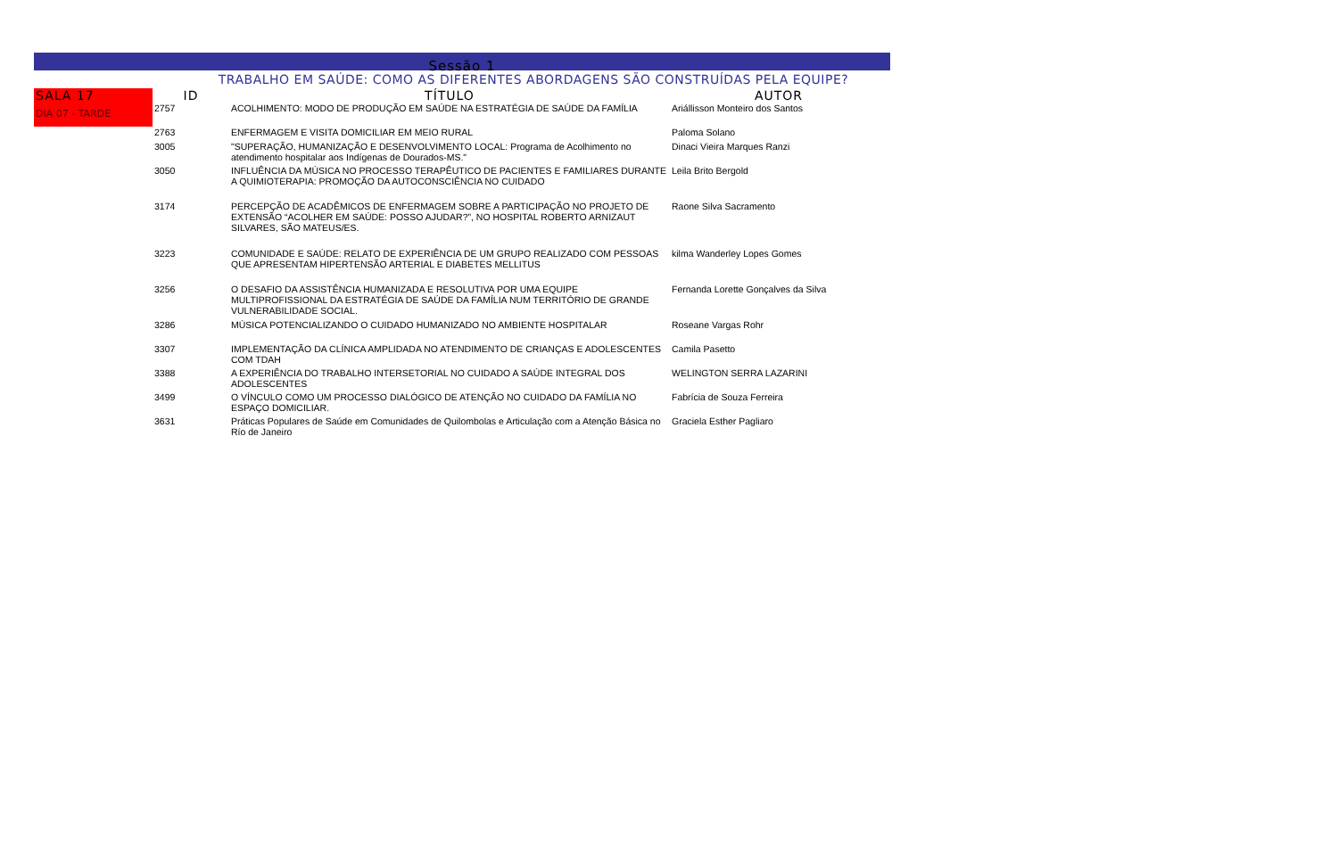Sessão 1
TRABALHO EM SAÚDE: COMO AS DIFERENTES ABORDAGENS SÃO CONSTRUÍDAS PELA EQUIPE?
| SALA 17 DIA 07 - TARDE | ID | TÍTULO | AUTOR |
| | 2757 | ACOLHIMENTO: MODO DE PRODUÇÃO EM SAÚDE NA ESTRATÉGIA DE SAÚDE DA FAMÍLIA | Ariállisson Monteiro dos Santos |
| | 2763 | ENFERMAGEM E VISITA DOMICILIAR EM MEIO RURAL | Paloma Solano |
| | 3005 | "SUPERAÇÃO, HUMANIZAÇÃO E DESENVOLVIMENTO LOCAL: Programa de Acolhimento no atendimento hospitalar aos Indígenas de Dourados-MS." | Dinaci Vieira Marques Ranzi |
| | 3050 | INFLUÊNCIA DA MÚSICA NO PROCESSO TERAPÊUTICO DE PACIENTES E FAMILIARES DURANTE A QUIMIOTERAPIA: PROMOÇÃO DA AUTOCONSCIÊNCIA NO CUIDADO | Leila Brito Bergold |
| | 3174 | PERCEPÇÃO DE ACADÊMICOS DE ENFERMAGEM SOBRE A PARTICIPAÇÃO NO PROJETO DE EXTENSÃO “ACOLHER EM SAÚDE: POSSO AJUDAR?”, NO HOSPITAL ROBERTO ARNIZAUT SILVARES, SÃO MATEUS/ES. | Raone Silva Sacramento |
| | 3223 | COMUNIDADE E SAÚDE: RELATO DE EXPERIÊNCIA DE UM GRUPO REALIZADO COM PESSOAS QUE APRESENTAM HIPERTENSÃO ARTERIAL E DIABETES MELLITUS | kilma Wanderley Lopes Gomes |
| | 3256 | O DESAFIO DA ASSISTÊNCIA HUMANIZADA E RESOLUTIVA POR UMA EQUIPE MULTIPROFISSIONAL DA ESTRATÉGIA DE SAÚDE DA FAMÍLIA NUM TERRITÓRIO DE GRANDE VULNERABILIDADE SOCIAL. | Fernanda Lorette Gonçalves da Silva |
| | 3286 | MÚSICA POTENCIALIZANDO O CUIDADO HUMANIZADO NO AMBIENTE HOSPITALAR | Roseane Vargas Rohr |
| | 3307 | IMPLEMENTAÇÃO DA CLÍNICA AMPLIDADA NO ATENDIMENTO DE CRIANÇAS E ADOLESCENTES COM TDAH | Camila Pasetto |
| | 3388 | A EXPERIÊNCIA DO TRABALHO INTERSETORIAL NO CUIDADO A SAÚDE INTEGRAL DOS ADOLESCENTES | WELINGTON SERRA LAZARINI |
| | 3499 | O VÍNCULO COMO UM PROCESSO DIALÓGICO DE ATENÇÃO NO CUIDADO DA FAMÍLIA NO ESPAÇO DOMICILIAR. | Fabrícia de Souza Ferreira |
| | 3631 | Práticas Populares de Saúde em Comunidades de Quilombolas e Articulação com a Atenção Básica no Río de Janeiro | Graciela Esther Pagliaro |